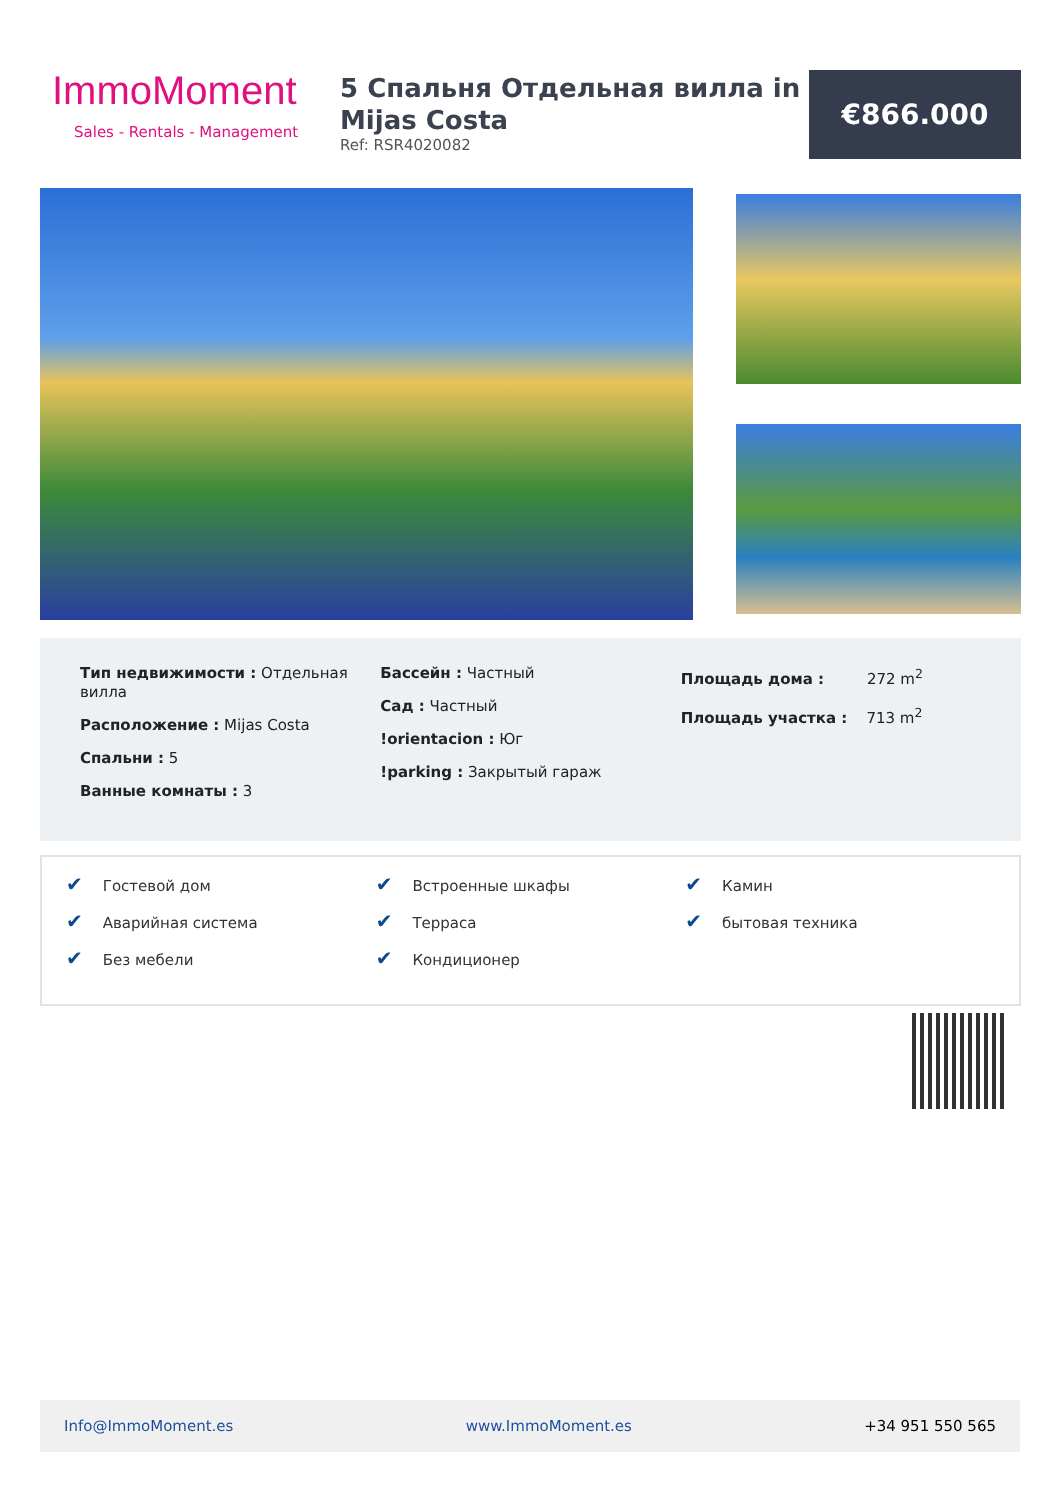ImmoMoment
Sales - Rentals - Management
5 Спальня Отдельная вилла in Mijas Costa
Ref: RSR4020082
€866.000
Тип недвижимости : Отдельная вилла
Расположение : Mijas Costa
Спальни : 5
Ванные комнаты : 3
Бассейн : Частный
Сад : Частный
!orientacion : Юг
!parking : Закрытый гараж
Площадь дома : 272 m<sup>2</sup>
Площадь участка : 713 m<sup>2</sup>
✔ Гостевой дом
✔ Аварийная система
✔ Без мебели
✔ Встроенные шкафы
✔ Терраса
✔ Кондиционер
✔ Камин
✔ бытовая техника
Info@ImmoMoment.es www.ImmoMoment.es +34 951 550 565